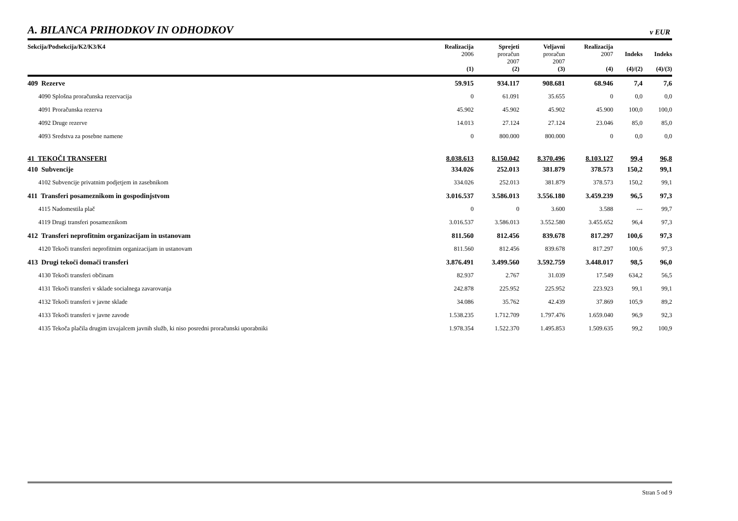A. BILANCA PRIHODKOV IN ODHODKOV
v EUR
| Sekcija/Podsekcija/K2/K3/K4 | Realizacija 2006 (1) | Sprejeti proračun 2007 (2) | Veljavni proračun 2007 (3) | Realizacija 2007 (4) | Indeks (4)/(2) | Indeks (4)/(3) |
| --- | --- | --- | --- | --- | --- | --- |
| 409 Rezerve | 59.915 | 934.117 | 908.681 | 68.946 | 7,4 | 7,6 |
| 4090 Splošna proračunska rezervacija | 0 | 61.091 | 35.655 | 0 | 0,0 | 0,0 |
| 4091 Proračunska rezerva | 45.902 | 45.902 | 45.902 | 45.900 | 100,0 | 100,0 |
| 4092 Druge rezerve | 14.013 | 27.124 | 27.124 | 23.046 | 85,0 | 85,0 |
| 4093 Sredstva za posebne namene | 0 | 800.000 | 800.000 | 0 | 0,0 | 0,0 |
| 41 TEKOČI TRANSFERI | 8.038.613 | 8.150.042 | 8.370.496 | 8.103.127 | 99,4 | 96,8 |
| 410 Subvencije | 334.026 | 252.013 | 381.879 | 378.573 | 150,2 | 99,1 |
| 4102 Subvencije privatnim podjetjem in zasebnikom | 334.026 | 252.013 | 381.879 | 378.573 | 150,2 | 99,1 |
| 411 Transferi posameznikom in gospodinjstvom | 3.016.537 | 3.586.013 | 3.556.180 | 3.459.239 | 96,5 | 97,3 |
| 4115 Nadomestila plač | 0 | 0 | 3.600 | 3.588 | --- | 99,7 |
| 4119 Drugi transferi posameznikom | 3.016.537 | 3.586.013 | 3.552.580 | 3.455.652 | 96,4 | 97,3 |
| 412 Transferi neprofitnim organizacijam in ustanovam | 811.560 | 812.456 | 839.678 | 817.297 | 100,6 | 97,3 |
| 4120 Tekoči transferi neprofitnim organizacijam in ustanovam | 811.560 | 812.456 | 839.678 | 817.297 | 100,6 | 97,3 |
| 413 Drugi tekoči domači transferi | 3.876.491 | 3.499.560 | 3.592.759 | 3.448.017 | 98,5 | 96,0 |
| 4130 Tekoči transferi občinam | 82.937 | 2.767 | 31.039 | 17.549 | 634,2 | 56,5 |
| 4131 Tekoči transferi v sklade socialnega zavarovanja | 242.878 | 225.952 | 225.952 | 223.923 | 99,1 | 99,1 |
| 4132 Tekoči transferi v javne sklade | 34.086 | 35.762 | 42.439 | 37.869 | 105,9 | 89,2 |
| 4133 Tekoči transferi v javne zavode | 1.538.235 | 1.712.709 | 1.797.476 | 1.659.040 | 96,9 | 92,3 |
| 4135 Tekoča plačila drugim izvajalcem javnih služb, ki niso posredni proračunski uporabniki | 1.978.354 | 1.522.370 | 1.495.853 | 1.509.635 | 99,2 | 100,9 |
Stran 5 od 9